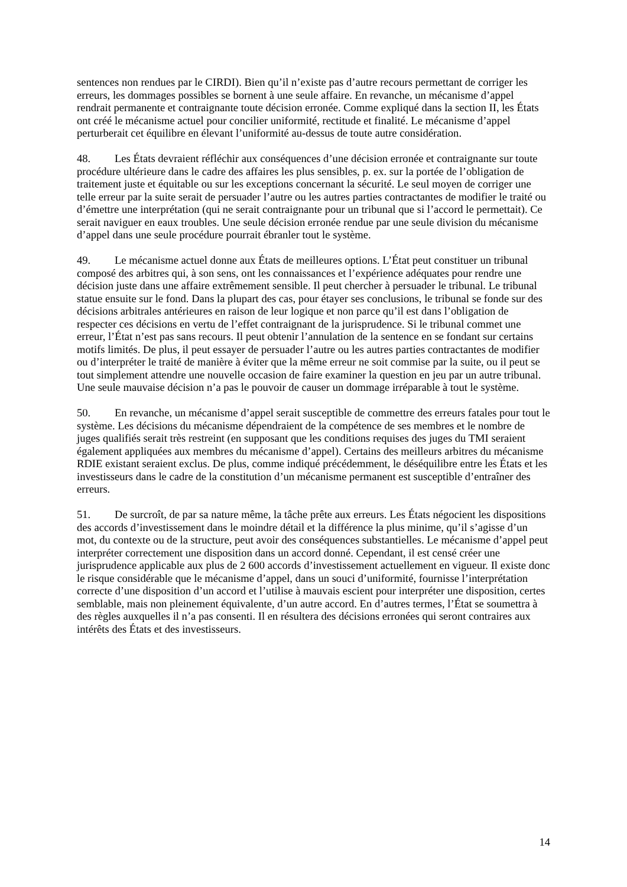sentences non rendues par le CIRDI). Bien qu’il n’existe pas d’autre recours permettant de corriger les erreurs, les dommages possibles se bornent à une seule affaire. En revanche, un mécanisme d’appel rendrait permanente et contraignante toute décision erronée. Comme expliqué dans la section II, les États ont créé le mécanisme actuel pour concilier uniformité, rectitude et finalité. Le mécanisme d’appel perturberait cet équilibre en élevant l’uniformité au-dessus de toute autre considération.
48. Les États devraient réfléchir aux conséquences d’une décision erronée et contraignante sur toute procédure ultérieure dans le cadre des affaires les plus sensibles, p. ex. sur la portée de l’obligation de traitement juste et équitable ou sur les exceptions concernant la sécurité. Le seul moyen de corriger une telle erreur par la suite serait de persuader l’autre ou les autres parties contractantes de modifier le traité ou d’émettre une interprétation (qui ne serait contraignante pour un tribunal que si l’accord le permettait). Ce serait naviguer en eaux troubles. Une seule décision erronée rendue par une seule division du mécanisme d’appel dans une seule procédure pourrait ébranler tout le système.
49. Le mécanisme actuel donne aux États de meilleures options. L’État peut constituer un tribunal composé des arbitres qui, à son sens, ont les connaissances et l’expérience adéquates pour rendre une décision juste dans une affaire extrêmement sensible. Il peut chercher à persuader le tribunal. Le tribunal statue ensuite sur le fond. Dans la plupart des cas, pour étayer ses conclusions, le tribunal se fonde sur des décisions arbitrales antérieures en raison de leur logique et non parce qu’il est dans l’obligation de respecter ces décisions en vertu de l’effet contraignant de la jurisprudence. Si le tribunal commet une erreur, l’État n’est pas sans recours. Il peut obtenir l’annulation de la sentence en se fondant sur certains motifs limités. De plus, il peut essayer de persuader l’autre ou les autres parties contractantes de modifier ou d’interpréter le traité de manière à éviter que la même erreur ne soit commise par la suite, ou il peut se tout simplement attendre une nouvelle occasion de faire examiner la question en jeu par un autre tribunal. Une seule mauvaise décision n’a pas le pouvoir de causer un dommage irréparable à tout le système.
50. En revanche, un mécanisme d’appel serait susceptible de commettre des erreurs fatales pour tout le système. Les décisions du mécanisme dépendraient de la compétence de ses membres et le nombre de juges qualifiés serait très restreint (en supposant que les conditions requises des juges du TMI seraient également appliquées aux membres du mécanisme d’appel). Certains des meilleurs arbitres du mécanisme RDIE existant seraient exclus. De plus, comme indiqué précédemment, le déséquilibre entre les États et les investisseurs dans le cadre de la constitution d’un mécanisme permanent est susceptible d’entraîner des erreurs.
51. De surcroît, de par sa nature même, la tâche prête aux erreurs. Les États négocient les dispositions des accords d’investissement dans le moindre détail et la différence la plus minime, qu’il s’agisse d’un mot, du contexte ou de la structure, peut avoir des conséquences substantielles. Le mécanisme d’appel peut interpréter correctement une disposition dans un accord donné. Cependant, il est censé créer une jurisprudence applicable aux plus de 2 600 accords d’investissement actuellement en vigueur. Il existe donc le risque considérable que le mécanisme d’appel, dans un souci d’uniformité, fournisse l’interprétation correcte d’une disposition d’un accord et l’utilise à mauvais escient pour interpréter une disposition, certes semblable, mais non pleinement équivalente, d’un autre accord. En d’autres termes, l’État se soumettra à des règles auxquelles il n’a pas consenti. Il en résultera des décisions erronées qui seront contraires aux intérêts des États et des investisseurs.
14